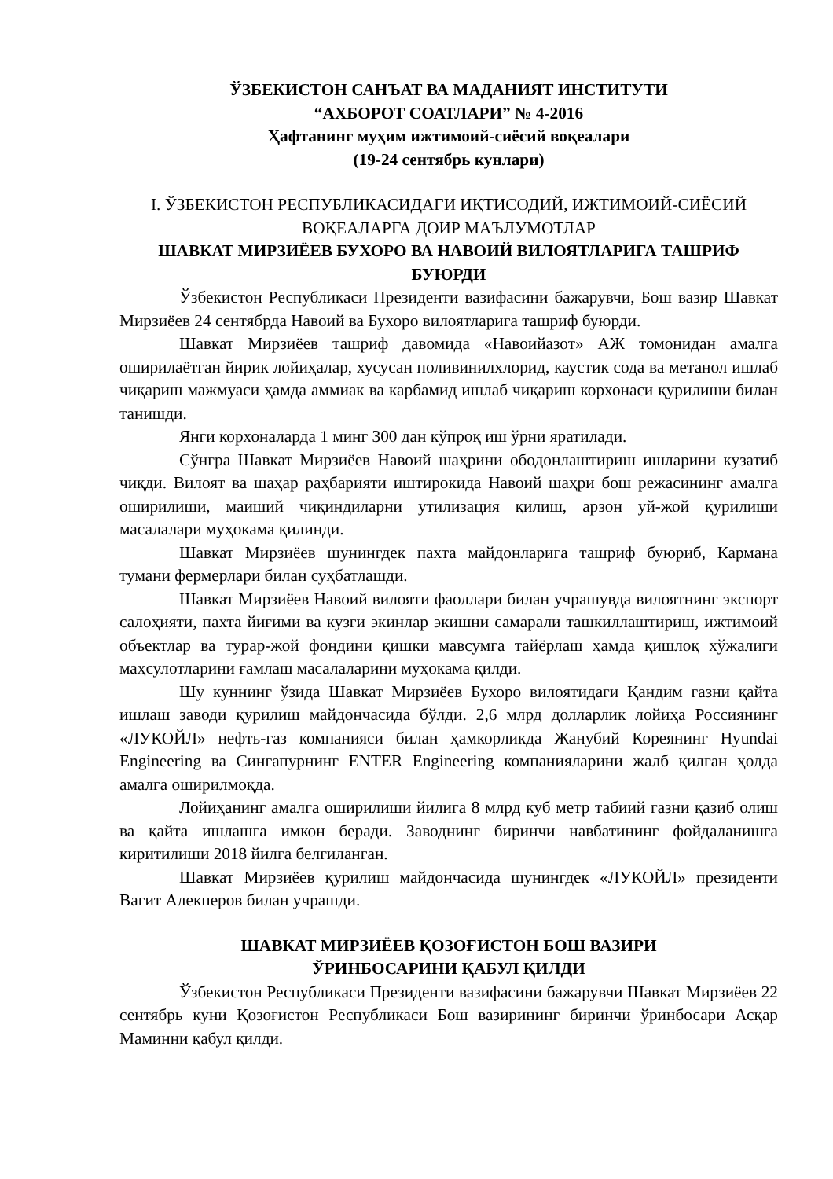ЎЗБЕКИСТОН САНЪАТ ВА МАДАНИЯТ ИНСТИТУТИ
“АХБОРОТ СОАТЛАРИ” № 4-2016
Ҳафтанинг муҳим ижтимоий-сиёсий воқеалари
(19-24 сентябрь кунлари)
I. ЎЗБЕКИСТОН РЕСПУБЛИКАСИДАГИ ИҚТИСОДИЙ, ИЖТИМОИЙ-СИЁСИЙ ВОҚЕАЛАРГА ДОИР МАЪЛУМОТЛАР
ШАВКАТ МИРЗИЁЕВ БУХОРО ВА НАВОИЙ ВИЛОЯТЛАРИГА ТАШРИФ БУЮРДИ
Ўзбекистон Республикаси Президенти вазифасини бажарувчи, Бош вазир Шавкат Мирзиёев 24 сентябрда Навоий ва Бухоро вилоятларига ташриф буюрди.
Шавкат Мирзиёев ташриф давомида «Навоийазот» АЖ томонидан амалга оширилаётган йирик лойиҳалар, хусусан поливинилхлорид, каустик сода ва метанол ишлаб чиқариш мажмуаси ҳамда аммиак ва карбамид ишлаб чиқариш корхонаси қурилиши билан танишди.
Янги корхоналарда 1 минг 300 дан кўпроқ иш ўрни яратилади.
Сўнгра Шавкат Мирзиёев Навоий шаҳрини ободонлаштириш ишларини кузатиб чиқди. Вилоят ва шаҳар раҳбарияти иштирокида Навоий шаҳри бош режасининг амалга оширилиши, маиший чиқиндиларни утилизация қилиш, арзон уй-жой қурилиши масалалари муҳокама қилинди.
Шавкат Мирзиёев шунингдек пахта майдонларига ташриф буюриб, Кармана тумани фермерлари билан суҳбатлашди.
Шавкат Мирзиёев Навоий вилояти фаоллари билан учрашувда вилоятнинг экспорт салоҳияти, пахта йиғими ва кузги экинлар экишни самарали ташкиллаштириш, ижтимоий объектлар ва турар-жой фондини қишки мавсумга тайёрлаш ҳамда қишлоқ хўжалиги маҳсулотларини ғамлаш масалаларини муҳокама қилди.
Шу куннинг ўзида Шавкат Мирзиёев Бухоро вилоятидаги Қандим газни қайта ишлаш заводи қурилиш майдончасида бўлди. 2,6 млрд долларлик лойиҳа Россиянинг «ЛУКОЙЛ» нефть-газ компанияси билан ҳамкорликда Жанубий Кореянинг Hyundai Engineering ва Сингапурнинг ENTER Engineering компанияларини жалб қилган ҳолда амалга оширилмоқда.
Лойиҳанинг амалга оширилиши йилига 8 млрд куб метр табиий газни қазиб олиш ва қайта ишлашга имкон беради. Заводнинг биринчи навбатининг фойдаланишга киритилиши 2018 йилга белгиланган.
Шавкат Мирзиёев қурилиш майдончасида шунингдек «ЛУКОЙЛ» президенти Вагит Алекперов билан учрашди.
ШАВКАТ МИРЗИЁЕВ ҚОЗОҒИСТОН БОШ ВАЗИРИ
ЎРИНБОСАРИНИ ҚАБУЛ ҚИЛДИ
Ўзбекистон Республикаси Президенти вазифасини бажарувчи Шавкат Мирзиёев 22 сентябрь куни Қозоғистон Республикаси Бош вазирининг биринчи ўринбосари Асқар Маминни қабул қилди.